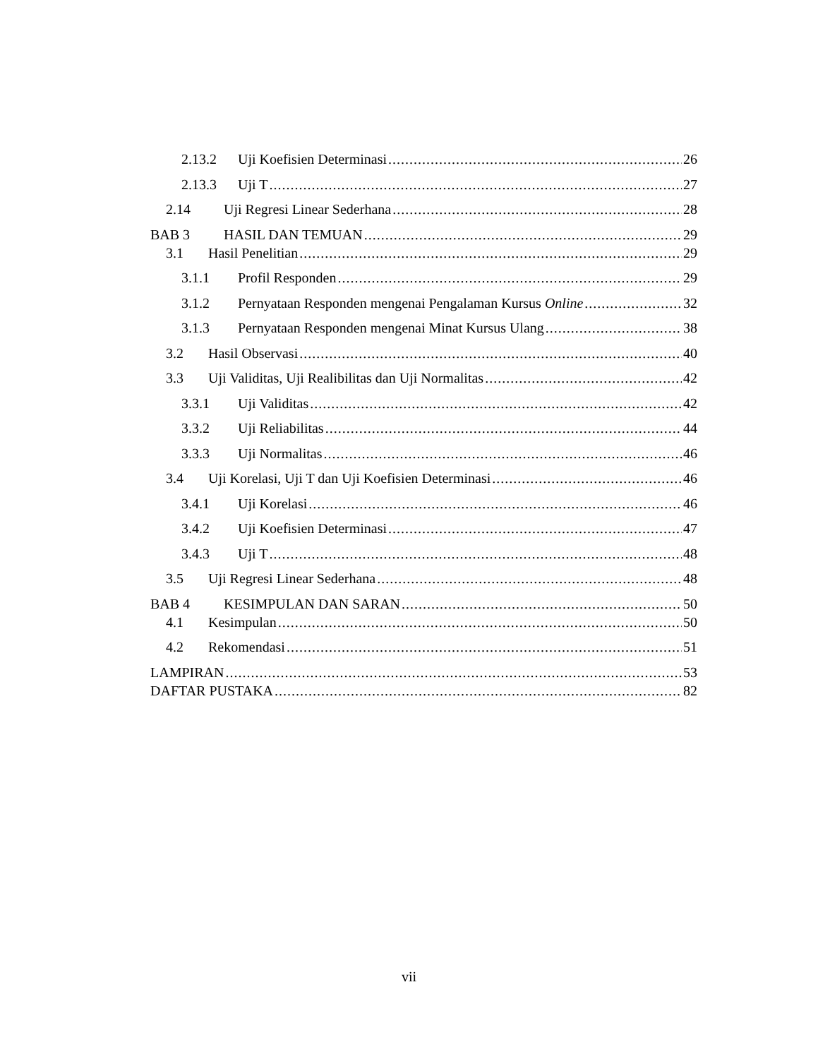2.13.2 Uji Koefisien Determinasi 26
2.13.3 Uji T 27
2.14 Uji Regresi Linear Sederhana 28
BAB 3 HASIL DAN TEMUAN 29
3.1 Hasil Penelitian 29
3.1.1 Profil Responden 29
3.1.2 Pernyataan Responden mengenai Pengalaman Kursus Online 32
3.1.3 Pernyataan Responden mengenai Minat Kursus Ulang 38
3.2 Hasil Observasi 40
3.3 Uji Validitas, Uji Realibilitas dan Uji Normalitas 42
3.3.1 Uji Validitas 42
3.3.2 Uji Reliabilitas 44
3.3.3 Uji Normalitas 46
3.4 Uji Korelasi, Uji T dan Uji Koefisien Determinasi 46
3.4.1 Uji Korelasi 46
3.4.2 Uji Koefisien Determinasi 47
3.4.3 Uji T 48
3.5 Uji Regresi Linear Sederhana 48
BAB 4 KESIMPULAN DAN SARAN 50
4.1 Kesimpulan 50
4.2 Rekomendasi 51
LAMPIRAN 53
DAFTAR PUSTAKA 82
vii